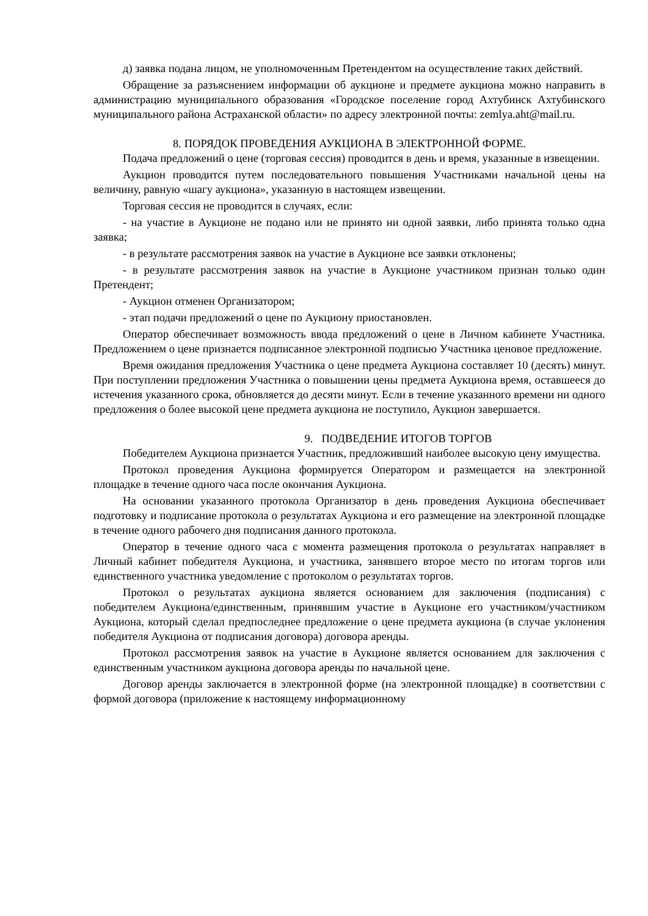д) заявка подана лицом, не уполномоченным Претендентом на осуществление таких действий.
Обращение за разъяснением информации об аукционе и предмете аукциона можно направить в администрацию муниципального образования «Городское поселение город Ахтубинск Ахтубинского муниципального района Астраханской области» по адресу электронной почты: zemlya.aht@mail.ru.
8. ПОРЯДОК ПРОВЕДЕНИЯ АУКЦИОНА В ЭЛЕКТРОННОЙ ФОРМЕ.
Подача предложений о цене (торговая сессия) проводится в день и время, указанные в извещении.
Аукцион проводится путем последовательного повышения Участниками начальной цены на величину, равную «шагу аукциона», указанную в настоящем извещении.
Торговая сессия не проводится в случаях, если:
- на участие в Аукционе не подано или не принято ни одной заявки, либо принята только одна заявка;
- в результате рассмотрения заявок на участие в Аукционе все заявки отклонены;
- в результате рассмотрения заявок на участие в Аукционе участником признан только один Претендент;
- Аукцион отменен Организатором;
- этап подачи предложений о цене по Аукциону приостановлен.
Оператор обеспечивает возможность ввода предложений о цене в Личном кабинете Участника. Предложением о цене признается подписанное электронной подписью Участника ценовое предложение.
Время ожидания предложения Участника о цене предмета Аукциона составляет 10 (десять) минут. При поступлении предложения Участника о повышении цены предмета Аукциона время, оставшееся до истечения указанного срока, обновляется до десяти минут. Если в течение указанного времени ни одного предложения о более высокой цене предмета аукциона не поступило, Аукцион завершается.
9. ПОДВЕДЕНИЕ ИТОГОВ ТОРГОВ
Победителем Аукциона признается Участник, предложивший наиболее высокую цену имущества.
Протокол проведения Аукциона формируется Оператором и размещается на электронной площадке в течение одного часа после окончания Аукциона.
На основании указанного протокола Организатор в день проведения Аукциона обеспечивает подготовку и подписание протокола о результатах Аукциона и его размещение на электронной площадке в течение одного рабочего дня подписания данного протокола.
Оператор в течение одного часа с момента размещения протокола о результатах направляет в Личный кабинет победителя Аукциона, и участника, занявшего второе место по итогам торгов или единственного участника уведомление с протоколом о результатах торгов.
Протокол о результатах аукциона является основанием для заключения (подписания) с победителем Аукциона/единственным, принявшим участие в Аукционе его участником/участником Аукциона, который сделал предпоследнее предложение о цене предмета аукциона (в случае уклонения победителя Аукциона от подписания договора) договора аренды.
Протокол рассмотрения заявок на участие в Аукционе является основанием для заключения с единственным участником аукциона договора аренды по начальной цене.
Договор аренды заключается в электронной форме (на электронной площадке) в соответствии с формой договора (приложение к настоящему информационному